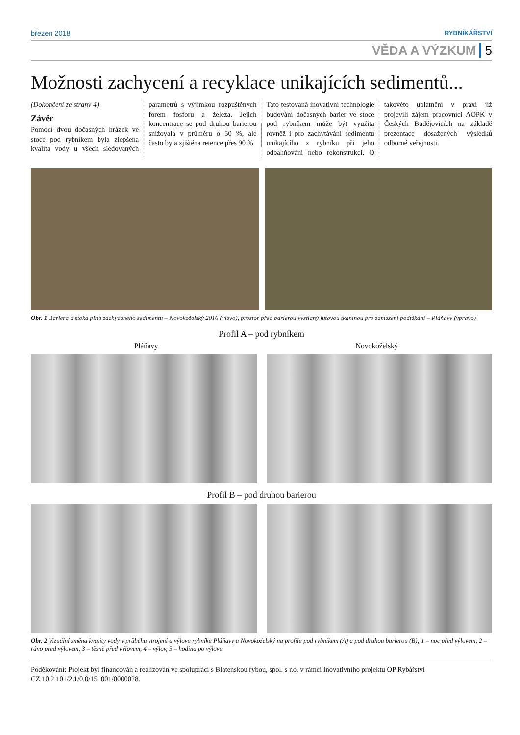březen 2018 RYBNÍKÁŘSTVÍ
VĚDA A VÝZKUM 5
Možnosti zachycení a recyklace unikajících sedimentů...
(Dokončení ze strany 4)
Závěr
Pomocí dvou dočasných hrázek ve stoce pod rybníkem byla zlepšena kvalita vody u všech sledovaných parametrů s výjimkou rozpuštěných forem fosforu a železa. Jejich koncentrace se pod druhou barierou snižovala v průměru o 50 %, ale často byla zjištěna retence přes 90 %.
Tato testovaná inovativní technologie budování dočasných barier ve stoce pod rybníkem může být využita rovněž i pro zachytávání sedimentu unikajícího z rybníku při jeho odbahňování nebo rekonstrukci. O takovéto uplatnění v praxi již projevili zájem pracovníci AOPK v Českých Budějovicích na základě prezentace dosažených výsledků odborné veřejnosti.
Obr. 1 Bariera a stoka plná zachyceného sedimentu – Novokoželský 2016 (vlevo), prostor před barierou vystlaný jutovou tkaninou pro zamezení podtékání – Pláňavy (vpravo)
Profil A – pod rybníkem
Pláňavy Novokoželský
Profil B – pod druhou barierou
Obr. 2 Vizuální změna kvality vody v průběhu strojení a výlovu rybníků Pláňavy a Novokoželský na profilu pod rybníkem (A) a pod druhou barierou (B); 1 – noc před výlovem, 2 – ráno před výlovem, 3 – těsně před výlovem, 4 – výlov, 5 – hodina po výlovu.
Poděkování: Projekt byl financován a realizován ve spolupráci s Blatenskou rybou, spol. s r.o. v rámci Inovativního projektu OP Rybářství CZ.10.2.101/2.1/0.0/15_001/0000028.